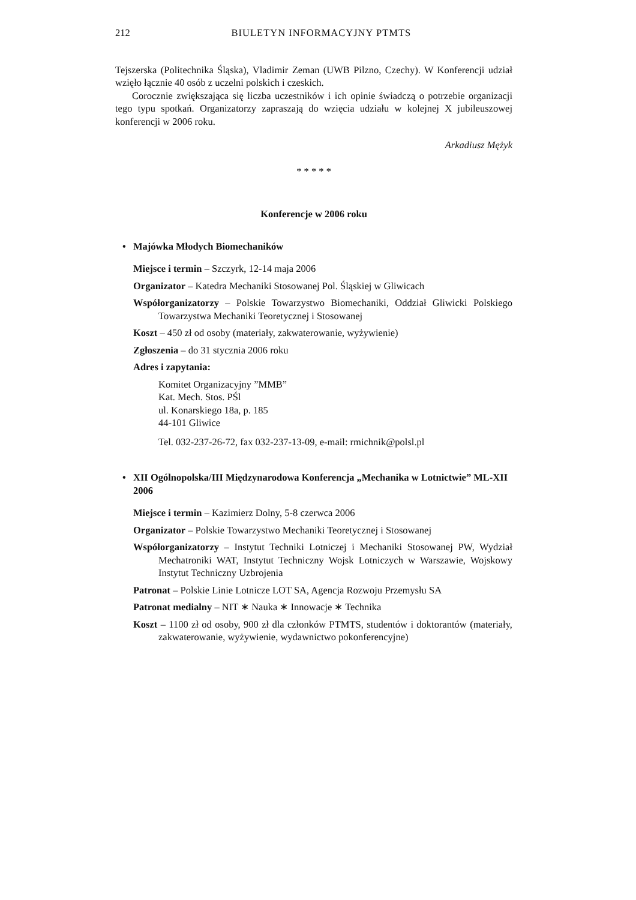212 BIULETYN INFORMACYJNY PTMTS
Tejszerska (Politechnika Śląska), Vladimir Zeman (UWB Pilzno, Czechy). W Konferencji udział wzięło łącznie 40 osób z uczelni polskich i czeskich.
Corocznie zwiększająca się liczba uczestników i ich opinie świadczą o potrzebie organizacji tego typu spotkań. Organizatorzy zapraszają do wzięcia udziału w kolejnej X jubileuszowej konferencji w 2006 roku.
Arkadiusz Mężyk
* * * * *
Konferencje w 2006 roku
• Majówka Młodych Biomechaników
Miejsce i termin – Szczyrk, 12-14 maja 2006
Organizator – Katedra Mechaniki Stosowanej Pol. Śląskiej w Gliwicach
Współorganizatorzy – Polskie Towarzystwo Biomechaniki, Oddział Gliwicki Polskiego Towarzystwa Mechaniki Teoretycznej i Stosowanej
Koszt – 450 zł od osoby (materiały, zakwaterowanie, wyżywienie)
Zgłoszenia – do 31 stycznia 2006 roku
Adres i zapytania:
Komitet Organizacyjny ”MMB”
Kat. Mech. Stos. PŚl
ul. Konarskiego 18a, p. 185
44-101 Gliwice
Tel. 032-237-26-72, fax 032-237-13-09, e-mail: rmichnik@polsl.pl
• XII Ogólnopolska/III Międzynarodowa Konferencja „Mechanika w Lotnictwie” ML-XII 2006
Miejsce i termin – Kazimierz Dolny, 5-8 czerwca 2006
Organizator – Polskie Towarzystwo Mechaniki Teoretycznej i Stosowanej
Współorganizatorzy – Instytut Techniki Lotniczej i Mechaniki Stosowanej PW, Wydział Mechatroniki WAT, Instytut Techniczny Wojsk Lotniczych w Warszawie, Wojskowy Instytut Techniczny Uzbrojenia
Patronat – Polskie Linie Lotnicze LOT SA, Agencja Rozwoju Przemysłu SA
Patronat medialny – NIT ∗ Nauka ∗ Innowacje ∗ Technika
Koszt – 1100 zł od osoby, 900 zł dla członków PTMTS, studentów i doktorantów (materiały, zakwaterowanie, wyżywienie, wydawnictwo pokonferencyjne)